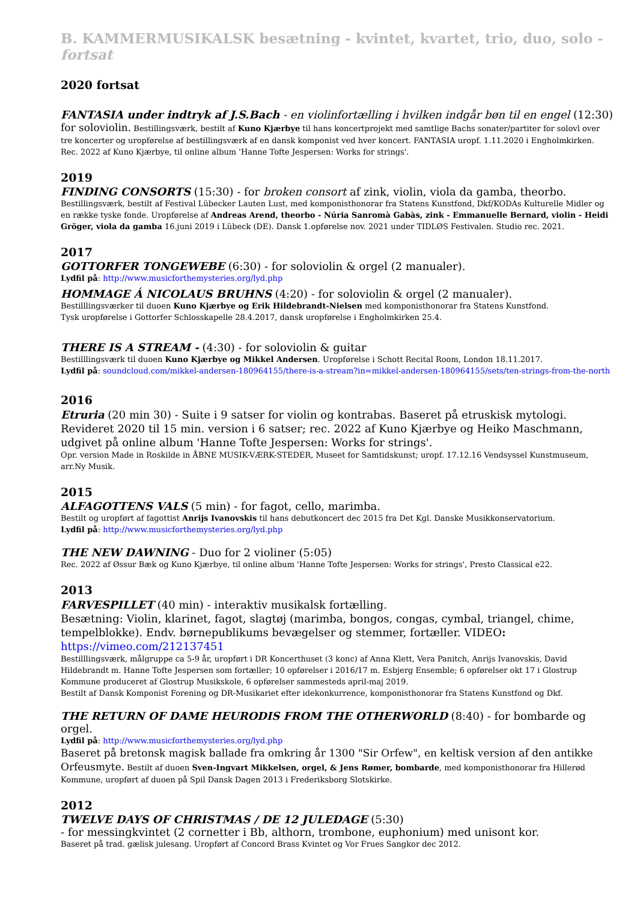B. KAMMERMUSIKALSK besætning - kvintet, kvartet, trio, duo, solo - fortsat
2020 fortsat
FANTASIA under indtryk af J.S.Bach - en violinfortælling i hvilken indgår bøn til en engel (12:30)
for soloviolin. Bestillingsværk, bestilt af Kuno Kjærbye til hans koncertprojekt med samtlige Bachs sonater/partiter for solovl over tre koncerter og uropførelse af bestillingsværk af en dansk komponist ved hver koncert. FANTASIA uropf. 1.11.2020 i Engholmkirken. Rec. 2022 af Kuno Kjærbye, til online album 'Hanne Tofte Jespersen: Works for strings'.
2019
FINDING CONSORTS (15:30) - for broken consort af zink, violin, viola da gamba, theorbo.
Bestillingsværk, bestilt af Festival Lübecker Lauten Lust, med komponisthonorar fra Statens Kunstfond, Dkf/KODAs Kulturelle Midler og en række tyske fonde. Uropførelse af Andreas Arend, theorbo - Núria Sanromà Gabàs, zink - Emmanuelle Bernard, violin - Heidi Gröger, viola da gamba 16.juni 2019 i Lübeck (DE). Dansk 1.opførelse nov. 2021 under TIDLØS Festivalen. Studio rec. 2021.
2017
GOTTORFER TONGEWEBE (6:30) - for soloviolin & orgel (2 manualer).
Lydfil på: http://www.musicforthemysteries.org/lyd.php
HOMMAGE Á NICOLAUS BRUHNS (4:20) - for soloviolin & orgel (2 manualer).
Bestilllingsværker til duoen Kuno Kjærbye og Erik Hildebrandt-Nielsen med komponisthonorar fra Statens Kunstfond.
Tysk uropførelse i Gottorfer Schlosskapelle 28.4.2017, dansk uropførelse i Engholmkirken 25.4.
THERE IS A STREAM - (4:30) - for soloviolin & guitar
Bestilllingsværk til duoen Kuno Kjærbye og Mikkel Andersen. Uropførelse i Schott Recital Room, London 18.11.2017.
Lydfil på: soundcloud.com/mikkel-andersen-180964155/there-is-a-stream?in=mikkel-andersen-180964155/sets/ten-strings-from-the-north
2016
Etruria (20 min 30) - Suite i 9 satser for violin og kontrabas. Baseret på etruskisk mytologi.
Revideret 2020 til 15 min. version i 6 satser; rec. 2022 af Kuno Kjærbye og Heiko Maschmann, udgivet på online album 'Hanne Tofte Jespersen: Works for strings'.
Opr. version Made in Roskilde in ÅBNE MUSIK-VÆRK-STEDER, Museet for Samtidskunst; uropf. 17.12.16 Vendsyssel Kunstmuseum, arr.Ny Musik.
2015
ALFAGOTTENS VALS (5 min) - for fagot, cello, marimba.
Bestilt og uropført af fagottist Anrijs Ivanovskis til hans debutkoncert dec 2015 fra Det Kgl. Danske Musikkonservatorium.
Lydfil på: http://www.musicforthemysteries.org/lyd.php
THE NEW DAWNING - Duo for 2 violiner (5:05)
Rec. 2022 af Øssur Bæk og Kuno Kjærbye, til online album 'Hanne Tofte Jespersen: Works for strings', Presto Classical e22.
2013
FARVESPILLET (40 min) - interaktiv musikalsk fortælling.
Besætning: Violin, klarinet, fagot, slagtøj (marimba, bongos, congas, cymbal, triangel, chime, tempelblokke). Endv. børnepublikums bevægelser og stemmer, fortæller. VIDEO: https://vimeo.com/212137451
Bestilllingsværk, målgruppe ca 5-9 år, uropført i DR Koncerthuset (3 konc) af Anna Klett, Vera Panitch, Anrijs Ivanovskis, David Hildebrandt m. Hanne Tofte Jespersen som fortæller; 10 opførelser i 2016/17 m. Esbjerg Ensemble; 6 opførelser okt 17 i Glostrup Kommune produceret af Glostrup Musikskole, 6 opførelser sammesteds april-maj 2019.
Bestilt af Dansk Komponist Forening og DR-Musikariet efter idekonkurrence, komponisthonorar fra Statens Kunstfond og Dkf.
THE RETURN OF DAME HEURODIS FROM THE OTHERWORLD (8:40) - for bombarde og orgel.
Lydfil på: http://www.musicforthemysteries.org/lyd.php
Baseret på bretonsk magisk ballade fra omkring år 1300 "Sir Orfew", en keltisk version af den antikke Orfeusmyte. Bestilt af duoen Sven-Ingvart Mikkelsen, orgel, & Jens Rømer, bombarde, med komponisthonorar fra Hillerød Kommune, uropført af duoen på Spil Dansk Dagen 2013 i Frederiksborg Slotskirke.
2012
TWELVE DAYS OF CHRISTMAS / DE 12 JULEDAGE (5:30)
- for messingkvintet (2 cornetter i Bb, althorn, trombone, euphonium) med unisont kor.
Baseret på trad. gælisk julesang. Uropført af Concord Brass Kvintet og Vor Frues Sangkor dec 2012.